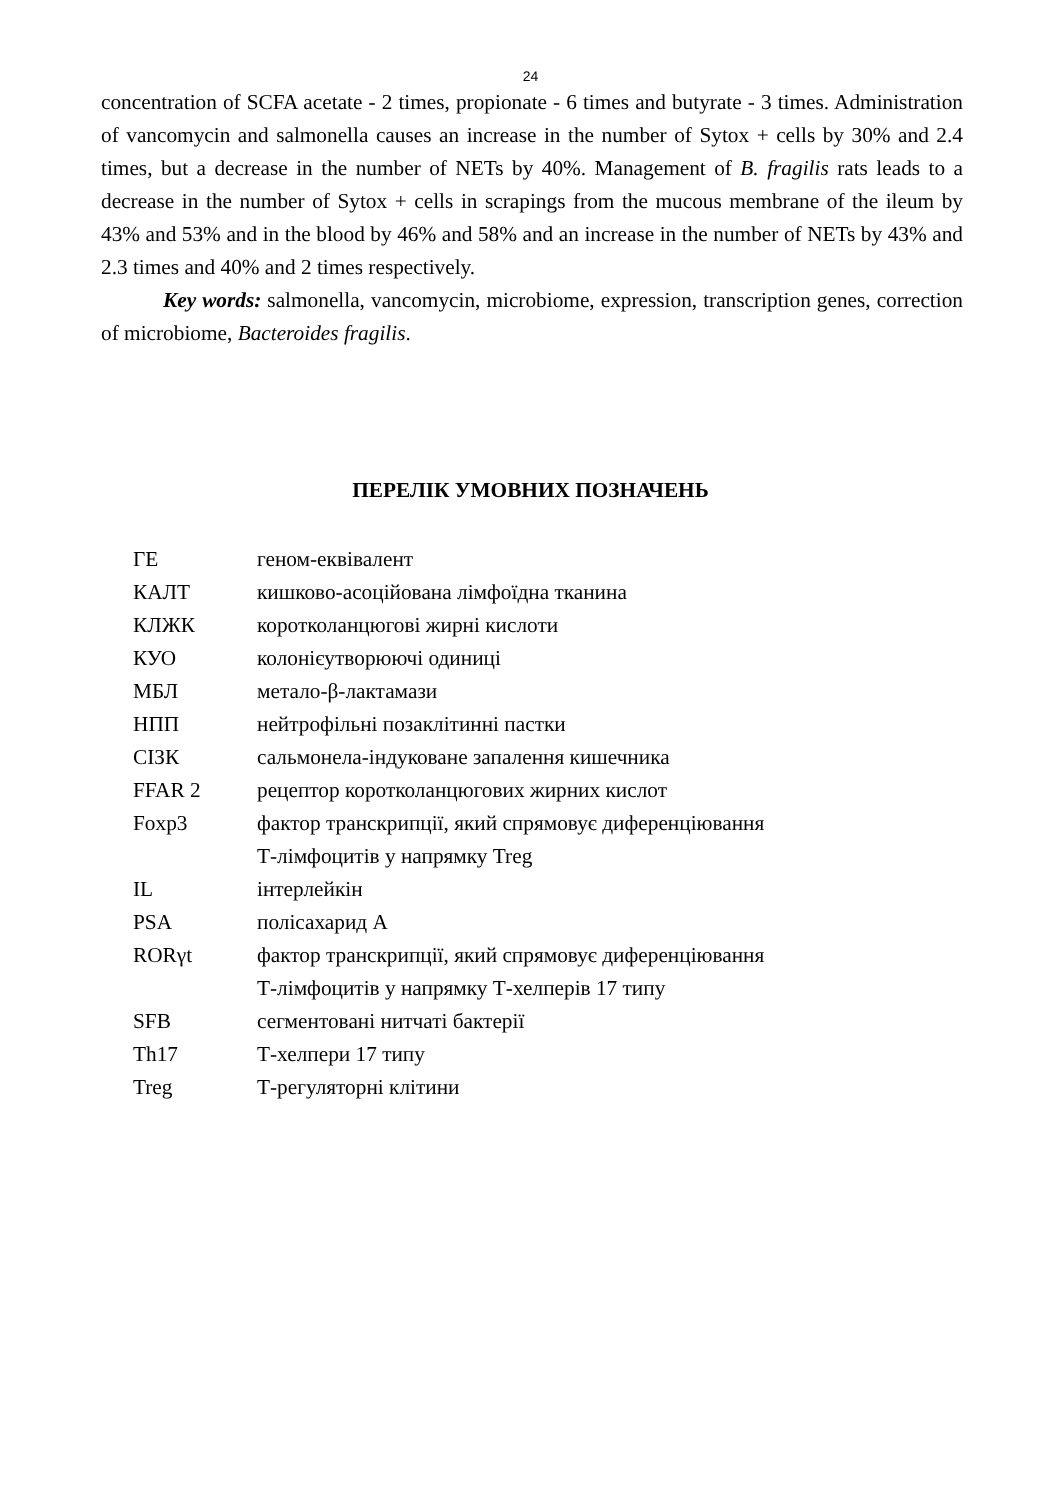24
concentration of SCFA acetate - 2 times, propionate - 6 times and butyrate - 3 times. Administration of vancomycin and salmonella causes an increase in the number of Sytox + cells by 30% and 2.4 times, but a decrease in the number of NETs by 40%. Management of B. fragilis rats leads to a decrease in the number of Sytox + cells in scrapings from the mucous membrane of the ileum by 43% and 53% and in the blood by 46% and 58% and an increase in the number of NETs by 43% and 2.3 times and 40% and 2 times respectively.
Key words: salmonella, vancomycin, microbiome, expression, transcription genes, correction of microbiome, Bacteroides fragilis.
ПЕРЕЛІК УМОВНИХ ПОЗНАЧЕНЬ
| ГЕ | геном-еквівалент |
| КАЛТ | кишково-асоційована лімфоїдна тканина |
| КЛЖК | коротколанцюгові жирні кислоти |
| КУО | колонієутворюючі одиниці |
| МБЛ | метало-β-лактамази |
| НПП | нейтрофільні позаклітинні пастки |
| СІЗК | сальмонела-індуковане запалення кишечника |
| FFAR 2 | рецептор коротколанцюгових жирних кислот |
| Foxp3 | фактор транскрипції, який спрямовує диференціювання Т-лімфоцитів у напрямку Treg |
| IL | інтерлейкін |
| PSA | полісахарид А |
| RORγt | фактор транскрипції, який спрямовує диференціювання Т-лімфоцитів у напрямку Т-хелперів 17 типу |
| SFB | сегментовані нитчаті бактерії |
| Th17 | Т-хелпери 17 типу |
| Treg | Т-регуляторні клітини |